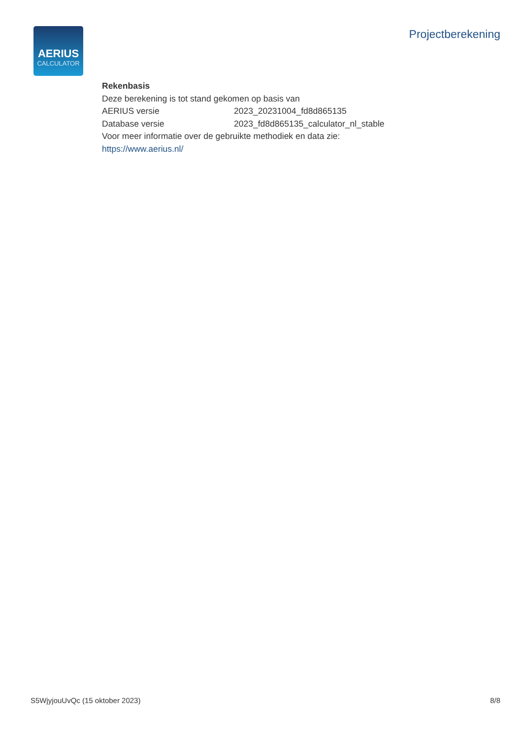AERIUS
CALCULATOR
Projectberekening
Rekenbasis
Deze berekening is tot stand gekomen op basis van
AERIUS versie 2023_20231004_fd8d865135
Database versie 2023_fd8d865135_calculator_nl_stable
Voor meer informatie over de gebruikte methodiek en data zie:
https://www.aerius.nl/
S5WjyjouUvQc (15 oktober 2023) 8/8